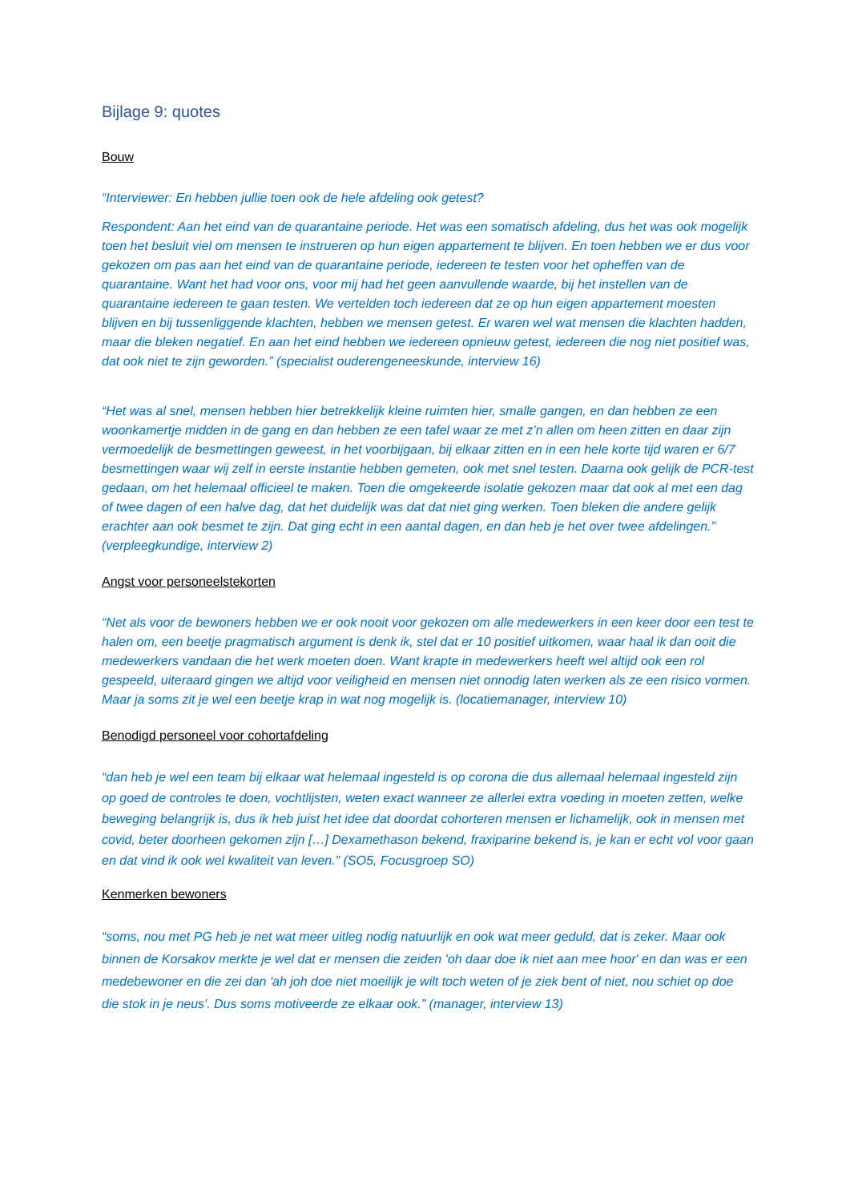Bijlage 9: quotes
Bouw
“Interviewer: En hebben jullie toen ook de hele afdeling ook getest?
Respondent: Aan het eind van de quarantaine periode. Het was een somatisch afdeling, dus het was ook mogelijk toen het besluit viel om mensen te instrueren op hun eigen appartement te blijven. En toen hebben we er dus voor gekozen om pas aan het eind van de quarantaine periode, iedereen te testen voor het opheffen van de quarantaine. Want het had voor ons, voor mij had het geen aanvullende waarde, bij het instellen van de quarantaine iedereen te gaan testen. We vertelden toch iedereen dat ze op hun eigen appartement moesten blijven en bij tussenliggende klachten, hebben we mensen getest. Er waren wel wat mensen die klachten hadden, maar die bleken negatief. En aan het eind hebben we iedereen opnieuw getest, iedereen die nog niet positief was, dat ook niet te zijn geworden.” (specialist ouderengeneeskunde, interview 16)
“Het was al snel, mensen hebben hier betrekkelijk kleine ruimten hier, smalle gangen, en dan hebben ze een woonkamertje midden in de gang en dan hebben ze een tafel waar ze met z’n allen om heen zitten en daar zijn vermoedelijk de besmettingen geweest, in het voorbijgaan, bij elkaar zitten en in een hele korte tijd waren er 6/7 besmettingen waar wij zelf in eerste instantie hebben gemeten, ook met snel testen. Daarna ook gelijk de PCR-test gedaan, om het helemaal officieel te maken. Toen die omgekeerde isolatie gekozen maar dat ook al met een dag of twee dagen of een halve dag, dat het duidelijk was dat dat niet ging werken. Toen bleken die andere gelijk erachter aan ook besmet te zijn. Dat ging echt in een aantal dagen, en dan heb je het over twee afdelingen.” (verpleegkundige, interview 2)
Angst voor personeelstekorten
“Net als voor de bewoners hebben we er ook nooit voor gekozen om alle medewerkers in een keer door een test te halen om, een beetje pragmatisch argument is denk ik, stel dat er 10 positief uitkomen, waar haal ik dan ooit die medewerkers vandaan die het werk moeten doen. Want krapte in medewerkers heeft wel altijd ook een rol gespeeld, uiteraard gingen we altijd voor veiligheid en mensen niet onnodig laten werken als ze een risico vormen. Maar ja soms zit je wel een beetje krap in wat nog mogelijk is. (locatiemanager, interview 10)
Benodigd personeel voor cohortafdeling
“dan heb je wel een team bij elkaar wat helemaal ingesteld is op corona die dus allemaal helemaal ingesteld zijn op goed de controles te doen, vochtlijsten, weten exact wanneer ze allerlei extra voeding in moeten zetten, welke beweging belangrijk is, dus ik heb juist het idee dat doordat cohorteren mensen er lichamelijk, ook in mensen met covid, beter doorheen gekomen zijn […] Dexamethason bekend, fraxiparine bekend is, je kan er echt vol voor gaan en dat vind ik ook wel kwaliteit van leven.” (SO5, Focusgroep SO)
Kenmerken bewoners
“soms, nou met PG heb je net wat meer uitleg nodig natuurlijk en ook wat meer geduld, dat is zeker. Maar ook binnen de Korsakov merkte je wel dat er mensen die zeiden 'oh daar doe ik niet aan mee hoor' en dan was er een medebewoner en die zei dan 'ah joh doe niet moeilijk je wilt toch weten of je ziek bent of niet, nou schiet op doe die stok in je neus'. Dus soms motiveerde ze elkaar ook.” (manager, interview 13)